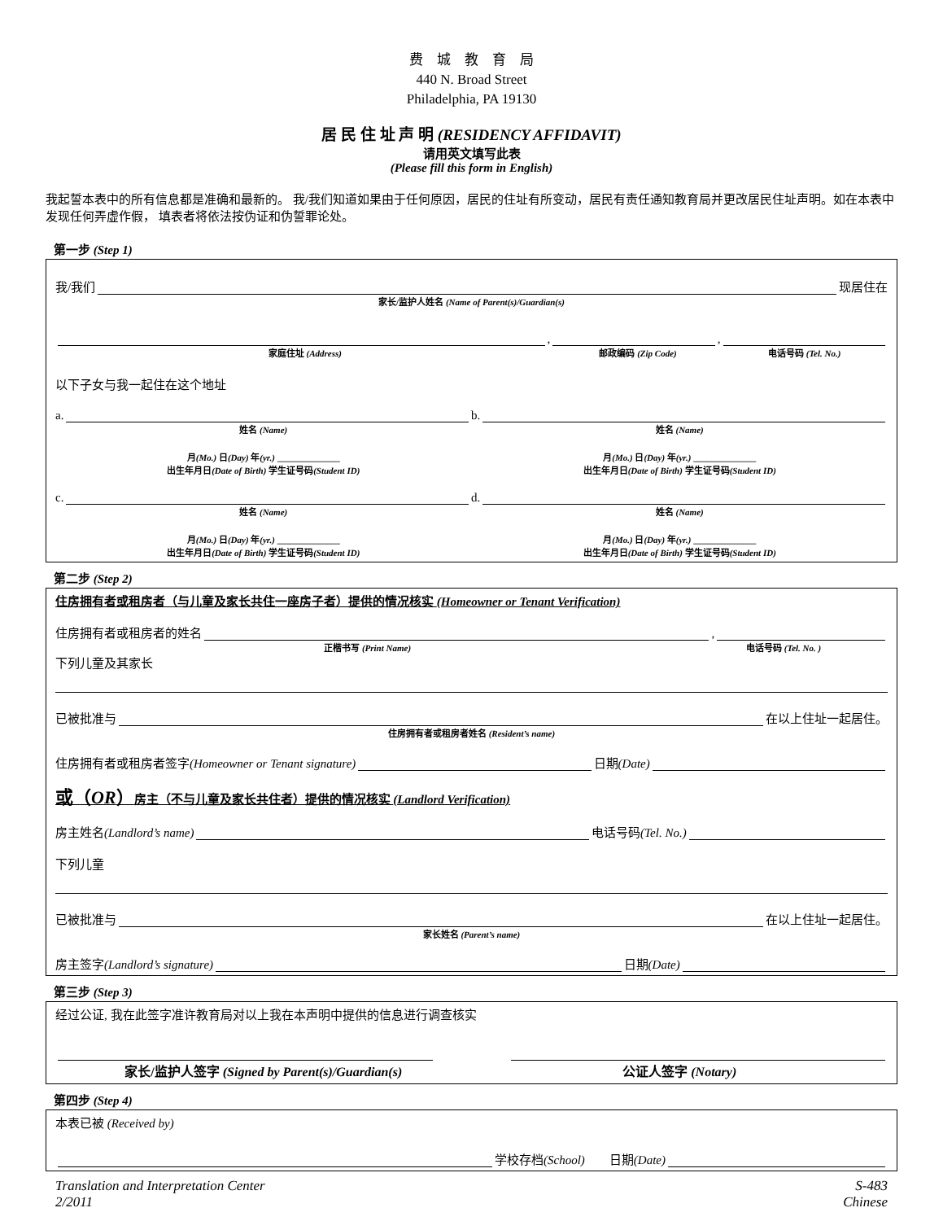费　城　教　育　局
440 N. Broad Street
Philadelphia, PA 19130
居 民 住 址 声 明 (RESIDENCY AFFIDAVIT)
请用英文填写此表
(Please fill this form in English)
我起誓本表中的所有信息都是准确和最新的。 我/我们知道如果由于任何原因，居民的住址有所变动，居民有责任通知教育局并更改居民住址声明。如在本表中发现任何弄虚作假， 填表者将依法按伪证和伪誓罪论处。
第一步 (Step 1)
我/我们 现居住在
家长/监护人姓名 (Name of Parent(s)/Guardian(s)
, ,
家庭住址 (Address) 邮政编码 (Zip Code) 电话号码 (Tel. No.)
以下子女与我一起住在这个地址
a. b.
姓名 (Name) 姓名 (Name)
月(Mo.) 日(Day) 年(yr.) ______________ 月(Mo.) 日(Day) 年(yr.) ______________
出生年月日(Date of Birth) 学生证号码(Student ID) 出生年月日(Date of Birth) 学生证号码(Student ID)
c. d.
姓名 (Name) 姓名 (Name)
月(Mo.) 日(Day) 年(yr.) ______________ 月(Mo.) 日(Day) 年(yr.) ______________
出生年月日(Date of Birth) 学生证号码(Student ID) 出生年月日(Date of Birth) 学生证号码(Student ID)
第二步 (Step 2)
住房拥有者或租房者（与儿童及家长共住一座房子者）提供的情况核实 (Homeowner or Tenant Verification)
住房拥有者或租房者的姓名 ,
正楷书写 (Print Name) 电话号码 (Tel. No. )
下列儿童及其家长
已被批准与 在以上住址一起居住。
住房拥有者或租房者姓名 (Resident’s name)
住房拥有者或租房者签字 (Homeowner or Tenant signature) 日期 (Date)
或（OR）房主（不与儿童及家长共住者）提供的情况核实 (Landlord Verification)
房主姓名 (Landlord’s name) 电话号码 (Tel. No.)
下列儿童
已被批准与 在以上住址一起居住。
家长姓名 (Parent’s name)
房主签字 (Landlord’s signature) 日期 (Date)
第三步 (Step 3)
经过公证, 我在此签字准许教育局对以上我在本声明中提供的信息进行调查核实
家长/监护人签字 (Signed by Parent(s)/Guardian(s) 公证人签字 (Notary)
第四步 (Step 4)
本表已被 (Received by)
学校存档 (School) 日期 (Date)
Translation and Interpretation Center
2/2011 S-483
Chinese